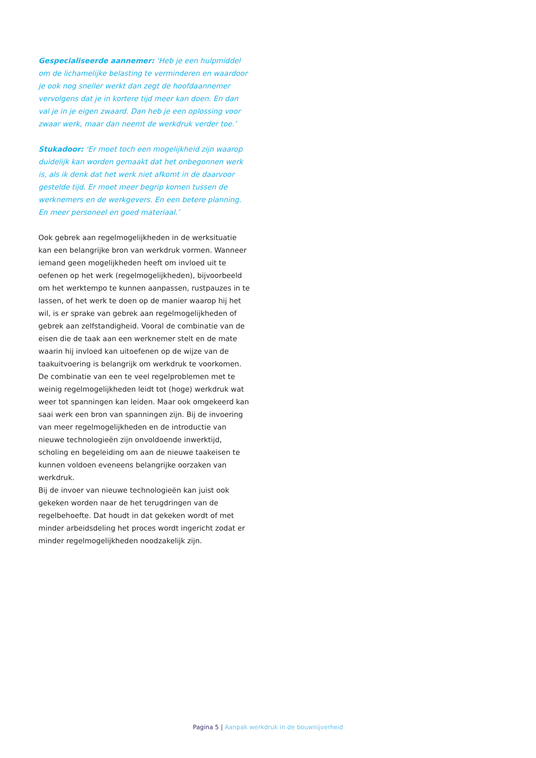Gespecialiseerde aannemer: ‘Heb je een hulpmiddel om de lichamelijke belasting te verminderen en waardoor je ook nog sneller werkt dan zegt de hoofdaannemer vervolgens dat je in kortere tijd meer kan doen. En dan val je in je eigen zwaard. Dan heb je een oplossing voor zwaar werk, maar dan neemt de werkdruk verder toe.’
Stukadoor: ‘Er moet toch een mogelijkheid zijn waarop duidelijk kan worden gemaakt dat het onbegonnen werk is, als ik denk dat het werk niet afkomt in de daarvoor gestelde tijd. Er moet meer begrip komen tussen de werknemers en de werkgevers. En een betere planning. En meer personeel en goed materiaal.’
Ook gebrek aan regelmogelijkheden in de werksituatie kan een belangrijke bron van werkdruk vormen. Wanneer iemand geen mogelijkheden heeft om invloed uit te oefenen op het werk (regelmogelijkheden), bijvoorbeeld om het werktempo te kunnen aanpassen, rustpauzes in te lassen, of het werk te doen op de manier waarop hij het wil, is er sprake van gebrek aan regelmogelijkheden of gebrek aan zelfstandigheid. Vooral de combinatie van de eisen die de taak aan een werknemer stelt en de mate waarin hij invloed kan uitoefenen op de wijze van de taakuitvoering is belangrijk om werkdruk te voorkomen. De combinatie van een te veel regelproblemen met te weinig regelmogelijkheden leidt tot (hoge) werkdruk wat weer tot spanningen kan leiden. Maar ook omgekeerd kan saai werk een bron van spanningen zijn. Bij de invoering van meer regelmogelijkheden en de introductie van nieuwe technologieën zijn onvoldoende inwerktijd, scholing en begeleiding om aan de nieuwe taakeisen te kunnen voldoen eveneens belangrijke oorzaken van werkdruk.
Bij de invoer van nieuwe technologieën kan juist ook gekeken worden naar de het terugdringen van de regelbehoefte. Dat houdt in dat gekeken wordt of met minder arbeidsdeling het proces wordt ingericht zodat er minder regelmogelijkheden noodzakelijk zijn.
Pagina 5 | Aanpak werkdruk in de bouwnijverheid